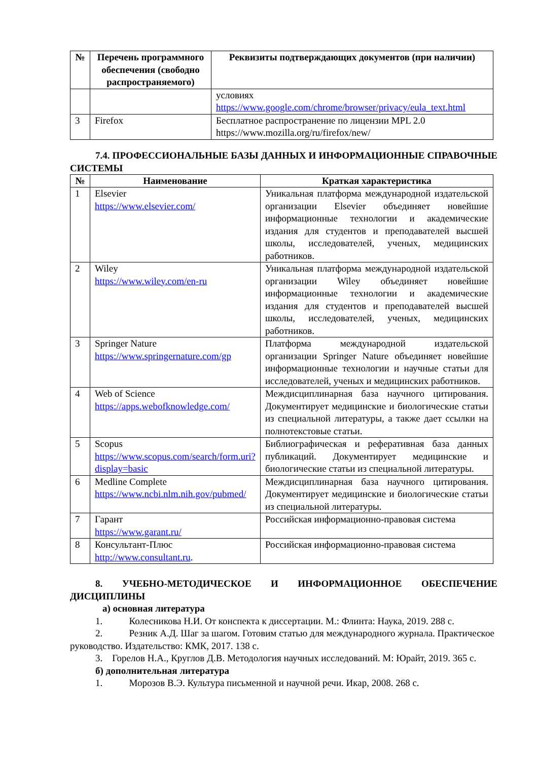| № | Перечень программного обеспечения (свободно распространяемого) | Реквизиты подтверждающих документов (при наличии) |
| --- | --- | --- |
| | | условиях https://www.google.com/chrome/browser/privacy/eula_text.html |
| 3 | Firefox | Бесплатное распространение по лицензии MPL 2.0 https://www.mozilla.org/ru/firefox/new/ |
7.4. ПРОФЕССИОНАЛЬНЫЕ БАЗЫ ДАННЫХ И ИНФОРМАЦИОННЫЕ СПРАВОЧНЫЕ СИСТЕМЫ
| № | Наименование | Краткая характеристика |
| --- | --- | --- |
| 1 | Elsevier https://www.elsevier.com/ | Уникальная платформа международной издательской организации Elsevier объединяет новейшие информационные технологии и академические издания для студентов и преподавателей высшей школы, исследователей, ученых, медицинских работников. |
| 2 | Wiley https://www.wiley.com/en-ru | Уникальная платформа международной издательской организации Wiley объединяет новейшие информационные технологии и академические издания для студентов и преподавателей высшей школы, исследователей, ученых, медицинских работников. |
| 3 | Springer Nature https://www.springernature.com/gp | Платформа международной издательской организации Springer Nature объединяет новейшие информационные технологии и научные статьи для исследователей, ученых и медицинских работников. |
| 4 | Web of Science https://apps.webofknowledge.com/ | Междисциплинарная база научного цитирования. Документирует медицинские и биологические статьи из специальной литературы, а также дает ссылки на полнотекстовые статьи. |
| 5 | Scopus https://www.scopus.com/search/form.uri?display=basic | Библиографическая и реферативная база данных публикаций. Документирует медицинские и биологические статьи из специальной литературы. |
| 6 | Medline Complete https://www.ncbi.nlm.nih.gov/pubmed/ | Междисциплинарная база научного цитирования. Документирует медицинские и биологические статьи из специальной литературы. |
| 7 | Гарант https://www.garant.ru/ | Российская информационно-правовая система |
| 8 | Консультант-Плюс http://www.consultant.ru . | Российская информационно-правовая система |
8. УЧЕБНО-МЕТОДИЧЕСКОЕ И ИНФОРМАЦИОННОЕ ОБЕСПЕЧЕНИЕ ДИСЦИПЛИНЫ
а) основная литература
1. Колесникова Н.И. От конспекта к диссертации. М.: Флинта: Наука, 2019. 288 с.
2. Резник А.Д. Шаг за шагом. Готовим статью для международного журнала. Практическое руководство. Издательство: КМК, 2017. 138 с.
3. Горелов Н.А., Круглов Д.В. Методология научных исследований. М: Юрайт, 2019. 365 с.
б) дополнительная литература
1. Морозов В.Э. Культура письменной и научной речи. Икар, 2008. 268 с.